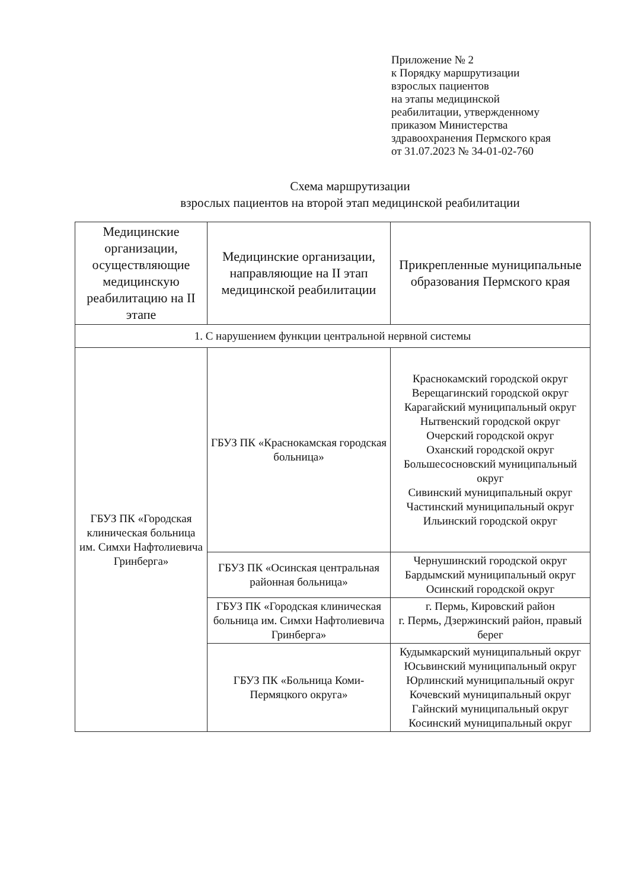Приложение № 2
к Порядку маршрутизации
взрослых пациентов
на этапы медицинской
реабилитации, утвержденному
приказом Министерства
здравоохранения Пермского края
от 31.07.2023 № 34-01-02-760
Схема маршрутизации
взрослых пациентов на второй этап медицинской реабилитации
| Медицинские организации, осуществляющие медицинскую реабилитацию на II этапе | Медицинские организации, направляющие на II этап медицинской реабилитации | Прикрепленные муниципальные образования Пермского края |
| --- | --- | --- |
| 1. С нарушением функции центральной нервной системы | | |
| ГБУЗ ПК «Городская клиническая больница им. Симхи Нафтолиевича Гринберга» | ГБУЗ ПК «Краснокамская городская больница» | Краснокамский городской округ Верещагинский городской округ Карагайский муниципальный округ Нытвенский городской округ Очерский городской округ Оханский городской округ Большесосновский муниципальный округ Сивинский муниципальный округ Частинский муниципальный округ Ильинский городской округ |
| | ГБУЗ ПК «Осинская центральная районная больница» | Чернушинский городской округ Бардымский муниципальный округ Осинский городской округ |
| | ГБУЗ ПК «Городская клиническая больница им. Симхи Нафтолиевича Гринберга» | г. Пермь, Кировский район г. Пермь, Дзержинский район, правый берег |
| | ГБУЗ ПК «Больница Коми-Пермяцкого округа» | Кудымкарский муниципальный округ Юсьвинский муниципальный округ Юрлинский муниципальный округ Кочевский муниципальный округ Гайнский муниципальный округ Косинский муниципальный округ |